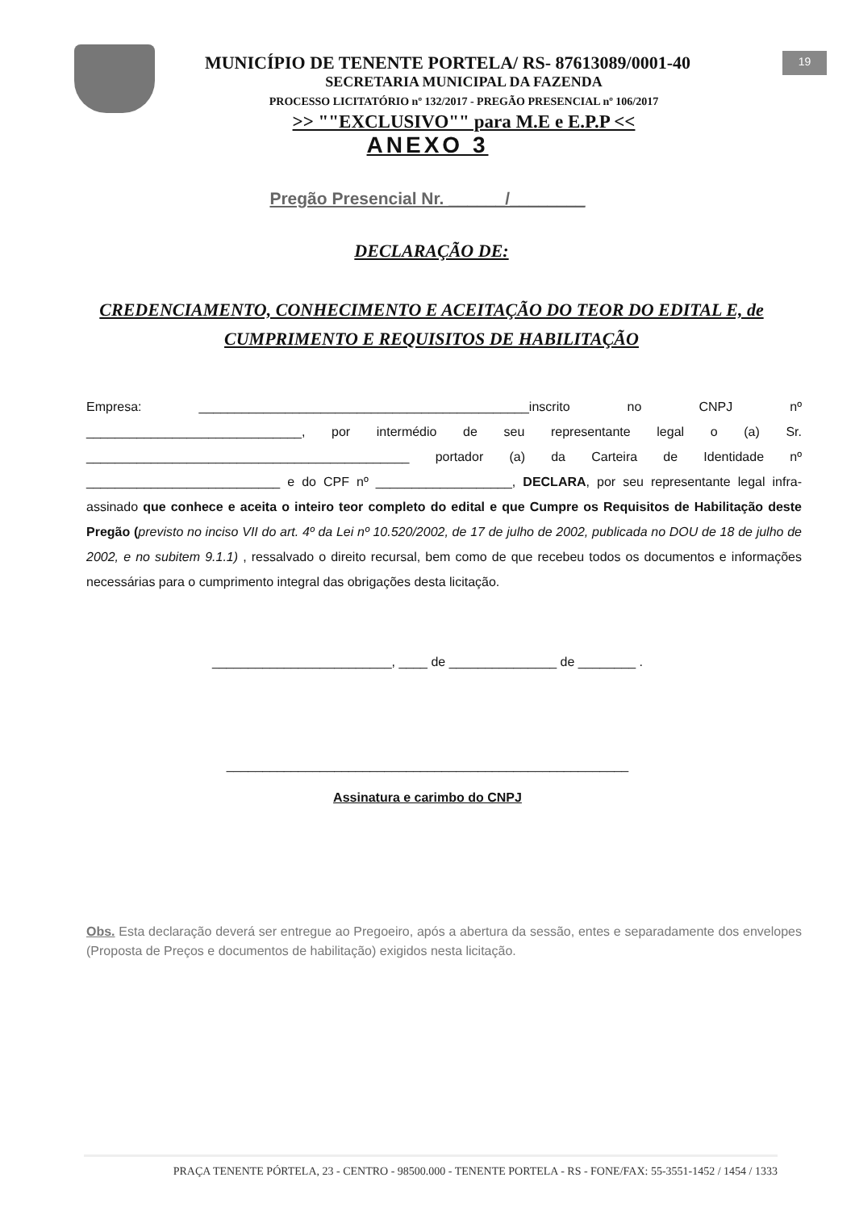19
MUNICÍPIO DE TENENTE PORTELA/ RS- 87613089/0001-40
SECRETARIA MUNICIPAL DA FAZENDA
PROCESSO LICITATÓRIO nº 132/2017 - PREGÃO PRESENCIAL nº 106/2017
>> ""EXCLUSIVO"" para M.E e E.P.P <<
ANEXO 3
Pregão Presencial Nr. ______/________
DECLARAÇÃO DE:
CREDENCIAMENTO, CONHECIMENTO E ACEITAÇÃO DO TEOR DO EDITAL E, de CUMPRIMENTO E REQUISITOS DE HABILITAÇÃO
Empresa: ______________________________________________inscrito no CNPJ nº ______________________________, por intermédio de seu representante legal o (a) Sr. _____________________________________________ portador (a) da Carteira de Identidade nº ___________________________ e do CPF nº ___________________, DECLARA, por seu representante legal infra-assinado que conhece e aceita o inteiro teor completo do edital e que Cumpre os Requisitos de Habilitação deste Pregão (previsto no inciso VII do art. 4º da Lei nº 10.520/2002, de 17 de julho de 2002, publicada no DOU de 18 de julho de 2002, e no subitem 9.1.1) , ressalvado o direito recursal, bem como de que recebeu todos os documentos e informações necessárias para o cumprimento integral das obrigações desta licitação.
_________________________, ____ de _______________ de ________ .
________________________________________________________
Assinatura e carimbo do CNPJ
Obs. Esta declaração deverá ser entregue ao Pregoeiro, após a abertura da sessão, entes e separadamente dos envelopes (Proposta de Preços e documentos de habilitação) exigidos nesta licitação.
PRAÇA TENENTE PÓRTELA, 23 - CENTRO - 98500.000 - TENENTE PORTELA - RS - FONE/FAX: 55-3551-1452 / 1454 / 1333